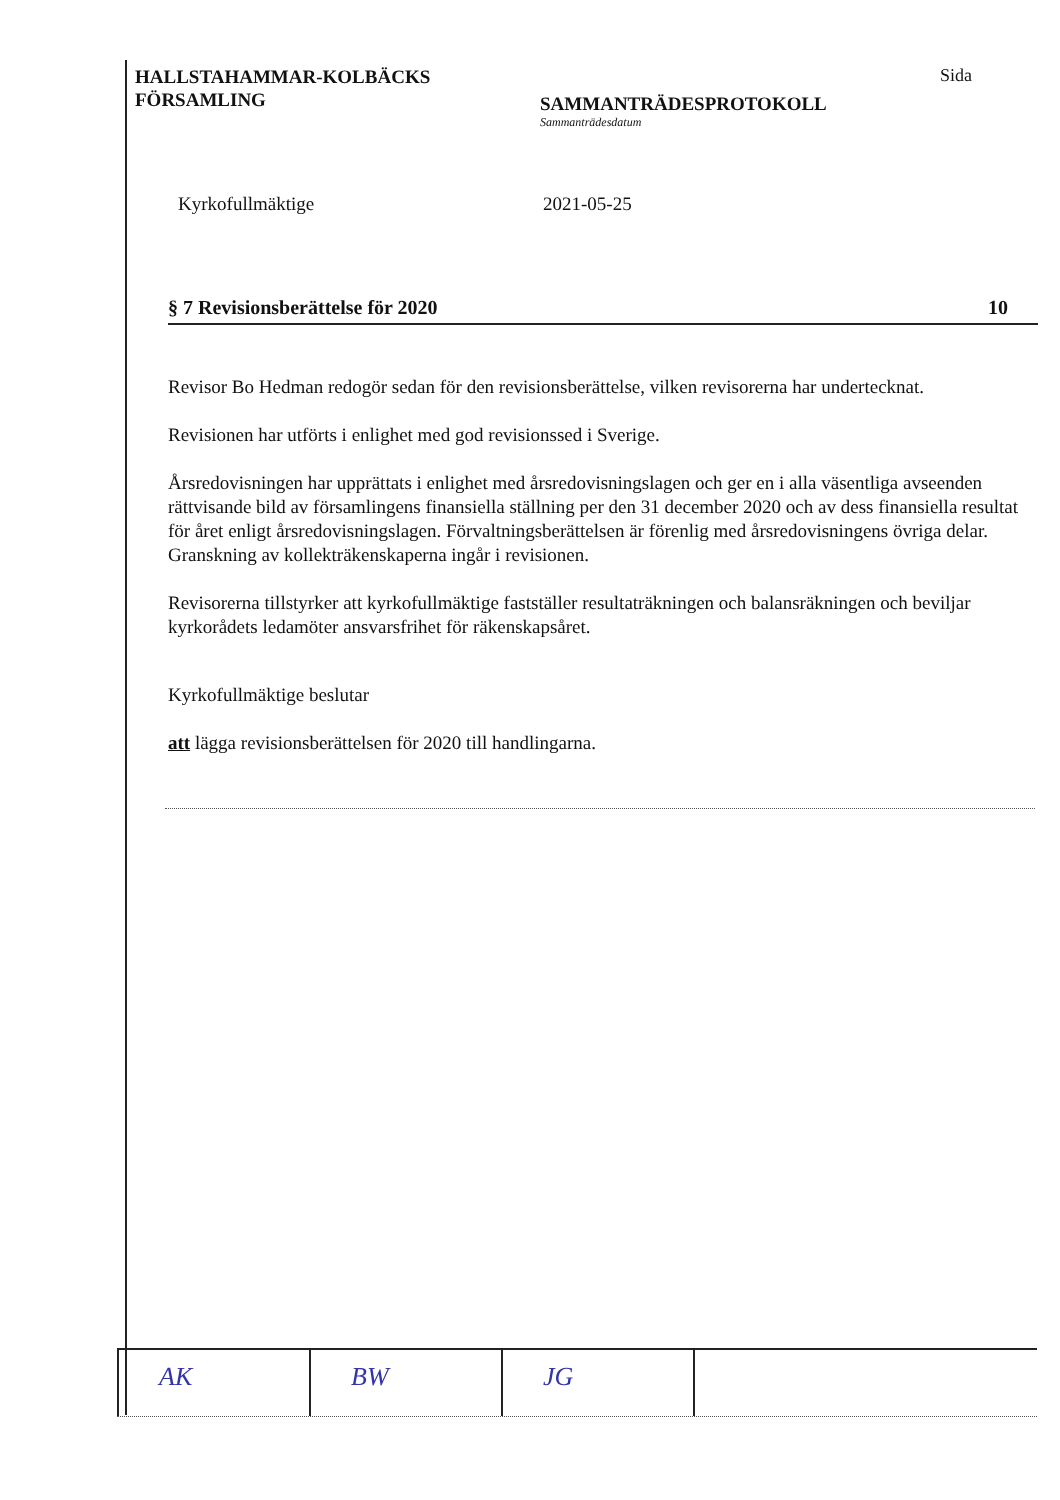HALLSTAHAMMAR-KOLBÄCKS
FÖRSAMLING
SAMMANTRÄDESPROTOKOLL
Sammanträdesdatum
Sida
Kyrkofullmäktige 2021-05-25
§ 7 Revisionsberättelse för 2020 10
Revisor Bo Hedman redogör sedan för den revisionsberättelse, vilken revisorerna har undertecknat.
Revisionen har utförts i enlighet med god revisionssed i Sverige.
Årsredovisningen har upprättats i enlighet med årsredovisningslagen och ger en i alla väsentliga avseenden rättvisande bild av församlingens finansiella ställning per den 31 december 2020 och av dess finansiella resultat för året enligt årsredovisningslagen. Förvaltningsberättelsen är förenlig med årsredovisningens övriga delar. Granskning av kollekträkenskaperna ingår i revisionen.
Revisorerna tillstyrker att kyrkofullmäktige fastställer resultaträkningen och balansräkningen och beviljar kyrkorådets ledamöter ansvarsfrihet för räkenskapsåret.
Kyrkofullmäktige beslutar
att lägga revisionsberättelsen för 2020 till handlingarna.
AK BW JG